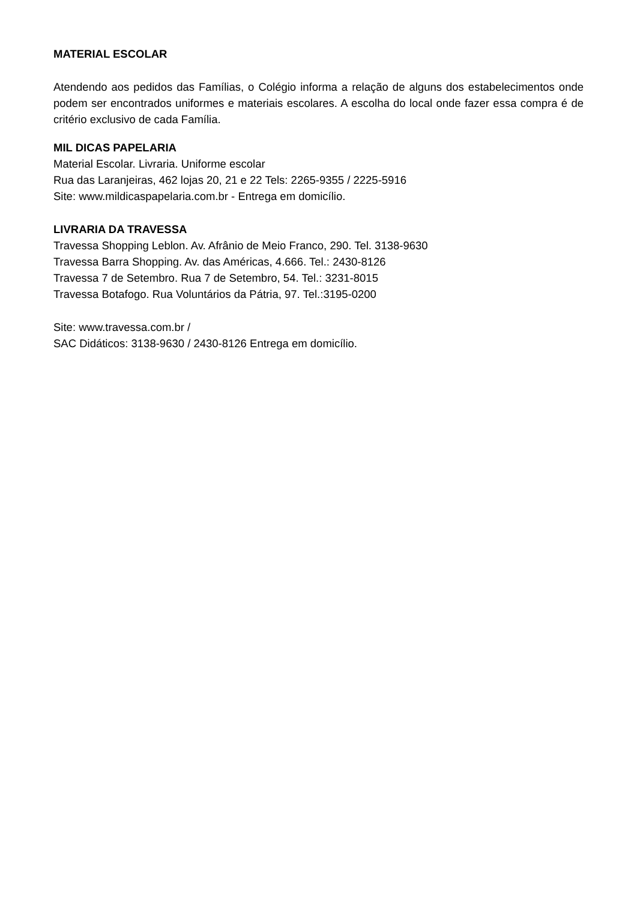MATERIAL ESCOLAR
Atendendo aos pedidos das Famílias, o Colégio informa a relação de alguns dos estabelecimentos onde podem ser encontrados uniformes e materiais escolares. A escolha do local onde fazer essa compra é de critério exclusivo de cada Família.
MIL DICAS PAPELARIA
Material Escolar. Livraria. Uniforme escolar
Rua das Laranjeiras, 462 lojas 20, 21 e 22 Tels: 2265-9355 / 2225-5916
Site: www.mildicaspapelaria.com.br - Entrega em domicílio.
LIVRARIA DA TRAVESSA
Travessa Shopping Leblon. Av. Afrânio de Meio Franco, 290. Tel. 3138-9630
Travessa Barra Shopping. Av. das Américas, 4.666. Tel.: 2430-8126
Travessa 7 de Setembro. Rua 7 de Setembro, 54. Tel.: 3231-8015
Travessa Botafogo. Rua Voluntários da Pátria, 97. Tel.:3195-0200
Site: www.travessa.com.br /
SAC Didáticos: 3138-9630 / 2430-8126 Entrega em domicílio.